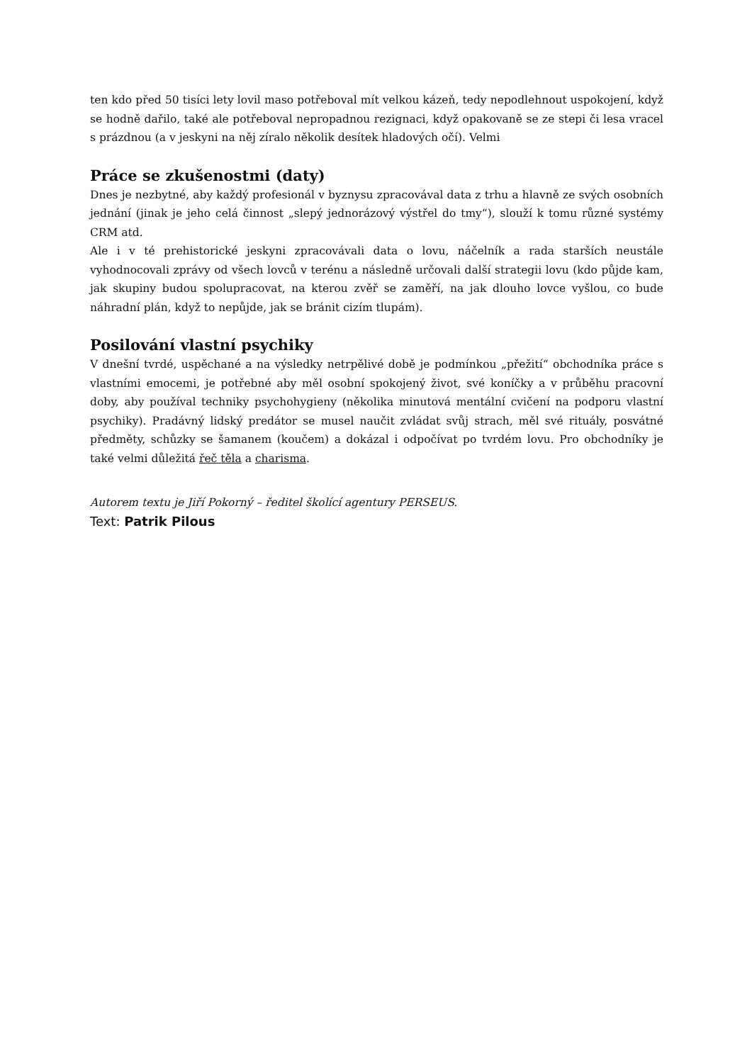ten kdo před 50 tisíci lety lovil maso potřeboval mít velkou kázeň, tedy nepodlehnout uspokojení, když se hodně dařilo, také ale potřeboval nepropadnou rezignaci, když opakovaně se ze stepi či lesa vracel s prázdnou (a v jeskyni na něj zíralo několik desítek hladových očí). Velmi
Práce se zkušenostmi (daty)
Dnes je nezbytné, aby každý profesionál v byznysu zpracovával data z trhu a hlavně ze svých osobních jednání (jinak je jeho celá činnost „slepý jednorázový výstřel do tmy“), slouží k tomu různé systémy CRM atd.
Ale i v té prehistorické jeskyni zpracovávali data o lovu, náčelník a rada starších neustále vyhodnocovali zprávy od všech lovců v terénu a následně určovali další strategii lovu (kdo půjde kam, jak skupiny budou spolupracovat, na kterou zvěř se zaměří, na jak dlouho lovce vyšlou, co bude náhradní plán, když to nepůjde, jak se bránit cizím tlupám).
Posilování vlastní psychiky
V dnešní tvrdé, uspěchané a na výsledky netrpělivé době je podmínkou „přežití“ obchodníka práce s vlastními emocemi, je potřebné aby měl osobní spokojený život, své koníčky a v průběhu pracovní doby, aby používal techniky psychohygieny (několika minutová mentální cvičení na podporu vlastní psychiky). Pradávný lidský predátor se musel naučit zvládat svůj strach, měl své rituály, posvátné předměty, schůzky se šamanem (koučem) a dokázal i odpočívat po tvrdém lovu. Pro obchodníky je také velmi důležitá řeč těla a charisma.
Autorem textu je Jiří Pokorný – ředitel školící agentury PERSEUS.
Text: Patrik Pilous